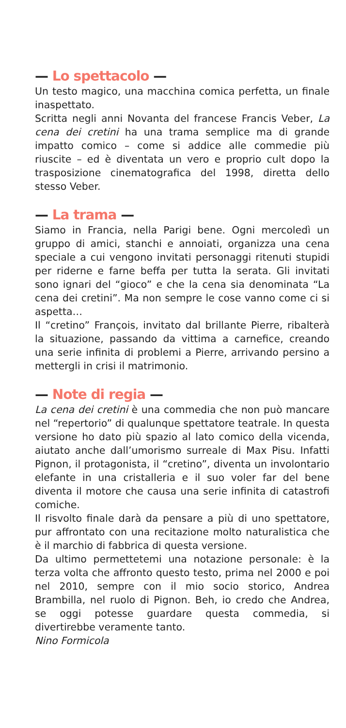— Lo spettacolo —
Un testo magico, una macchina comica perfetta, un finale inaspettato.
Scritta negli anni Novanta del francese Francis Veber, La cena dei cretini ha una trama semplice ma di grande impatto comico – come si addice alle commedie più riuscite – ed è diventata un vero e proprio cult dopo la trasposizione cinematografica del 1998, diretta dello stesso Veber.
— La trama —
Siamo in Francia, nella Parigi bene. Ogni mercoledì un gruppo di amici, stanchi e annoiati, organizza una cena speciale a cui vengono invitati personaggi ritenuti stupidi per riderne e farne beffa per tutta la serata. Gli invitati sono ignari del “gioco” e che la cena sia denominata “La cena dei cretini”. Ma non sempre le cose vanno come ci si aspetta…
Il “cretino” François, invitato dal brillante Pierre, ribalterà la situazione, passando da vittima a carnefice, creando una serie infinita di problemi a Pierre, arrivando persino a mettergli in crisi il matrimonio.
— Note di regia —
La cena dei cretini è una commedia che non può mancare nel “repertorio” di qualunque spettatore teatrale. In questa versione ho dato più spazio al lato comico della vicenda, aiutato anche dall’umorismo surreale di Max Pisu. Infatti Pignon, il protagonista, il “cretino”, diventa un involontario elefante in una cristalleria e il suo voler far del bene diventa il motore che causa una serie infinita di catastrofi comiche.
Il risvolto finale darà da pensare a più di uno spettatore, pur affrontato con una recitazione molto naturalistica che è il marchio di fabbrica di questa versione.
Da ultimo permettetemi una notazione personale: è la terza volta che affronto questo testo, prima nel 2000 e poi nel 2010, sempre con il mio socio storico, Andrea Brambilla, nel ruolo di Pignon. Beh, io credo che Andrea, se oggi potesse guardare questa commedia, si divertirebbe veramente tanto.
Nino Formicola